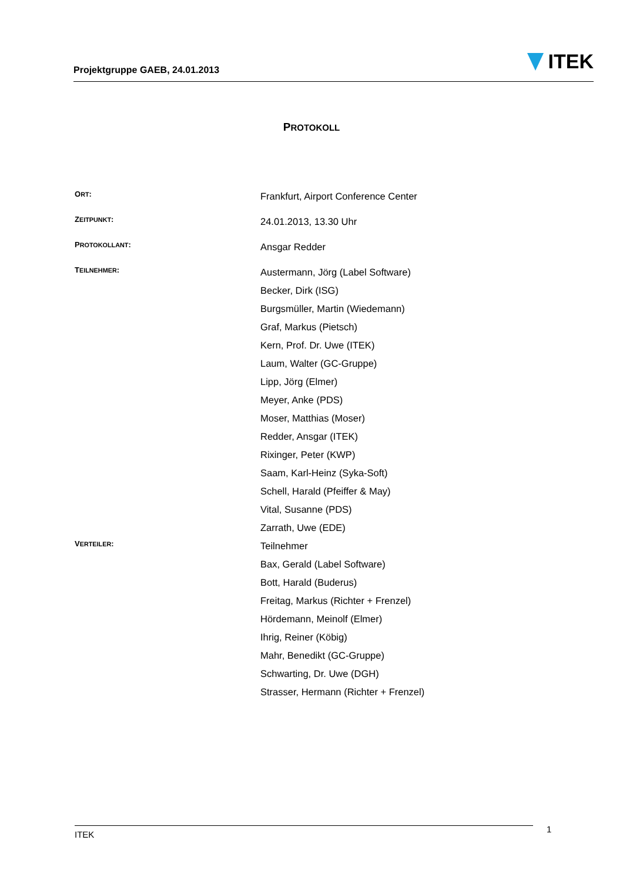Projektgruppe GAEB, 24.01.2013
ITEK
PROTOKOLL
ORT:
Frankfurt, Airport Conference Center
ZEITPUNKT:
24.01.2013, 13.30 Uhr
PROTOKOLLANT:
Ansgar Redder
TEILNEHMER:
Austermann, Jörg (Label Software)
Becker, Dirk (ISG)
Burgsmüller, Martin (Wiedemann)
Graf, Markus (Pietsch)
Kern, Prof. Dr. Uwe (ITEK)
Laum, Walter (GC-Gruppe)
Lipp, Jörg (Elmer)
Meyer, Anke (PDS)
Moser, Matthias (Moser)
Redder, Ansgar (ITEK)
Rixinger, Peter (KWP)
Saam, Karl-Heinz (Syka-Soft)
Schell, Harald (Pfeiffer & May)
Vital, Susanne (PDS)
Zarrath, Uwe (EDE)
VERTEILER:
Teilnehmer
Bax, Gerald (Label Software)
Bott, Harald (Buderus)
Freitag, Markus (Richter + Frenzel)
Hördemann, Meinolf (Elmer)
Ihrig, Reiner (Köbig)
Mahr, Benedikt (GC-Gruppe)
Schwarting, Dr. Uwe (DGH)
Strasser, Hermann (Richter + Frenzel)
ITEK 1